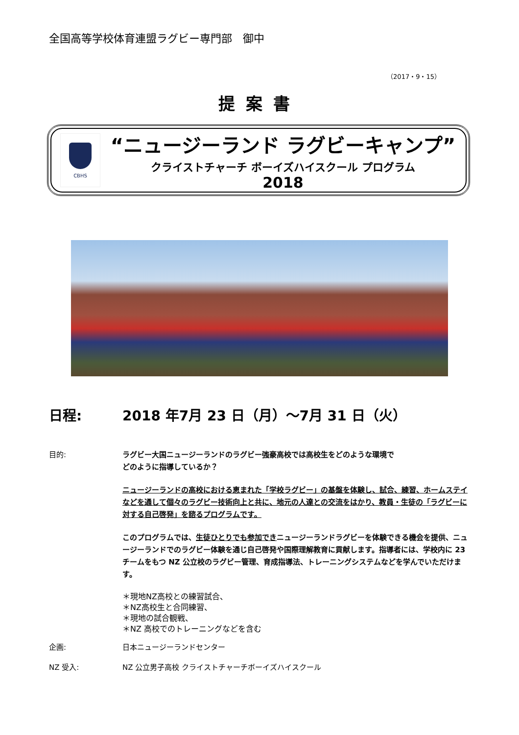全国高等学校体育連盟ラグビー専門部　御中
（2017・9・15）
提案書
CBHS
“ニュージーランド ラグビーキャンプ”
クライストチャーチ ボーイズハイスクール プログラム
2018
日程: 2018 年7月 23 日（月）～7月 31 日（火）
目的:
ラグビー大国ニュージーランドのラグビー強豪高校では高校生をどのような環境で
どのように指導しているか？
ニュージーランドの高校における恵まれた「学校ラグビー」の基盤を体験し、試合、練習、ホームステイなどを通して個々のラグビー技術向上と共に、地元の人達との交流をはかり、教員・生徒の「ラグビーに対する自己啓発」を諮るプログラムです。
このプログラムでは、生徒ひとりでも参加できニュージーランドラグビーを体験できる機会を提供、ニュージーランドでのラグビー体験を通じ自己啓発や国際理解教育に貢献します。指導者には、学校内に 23 チームをもつ NZ 公立校のラグビー管理、育成指導法、トレーニングシステムなどを学んでいただけます。
＊現地NZ高校との練習試合、
＊NZ高校生と合同練習、
＊現地の試合観戦、
＊NZ 高校でのトレーニングなどを含む
企画: 日本ニュージーランドセンター
NZ 受入: NZ 公立男子高校 クライストチャーチボーイズハイスクール